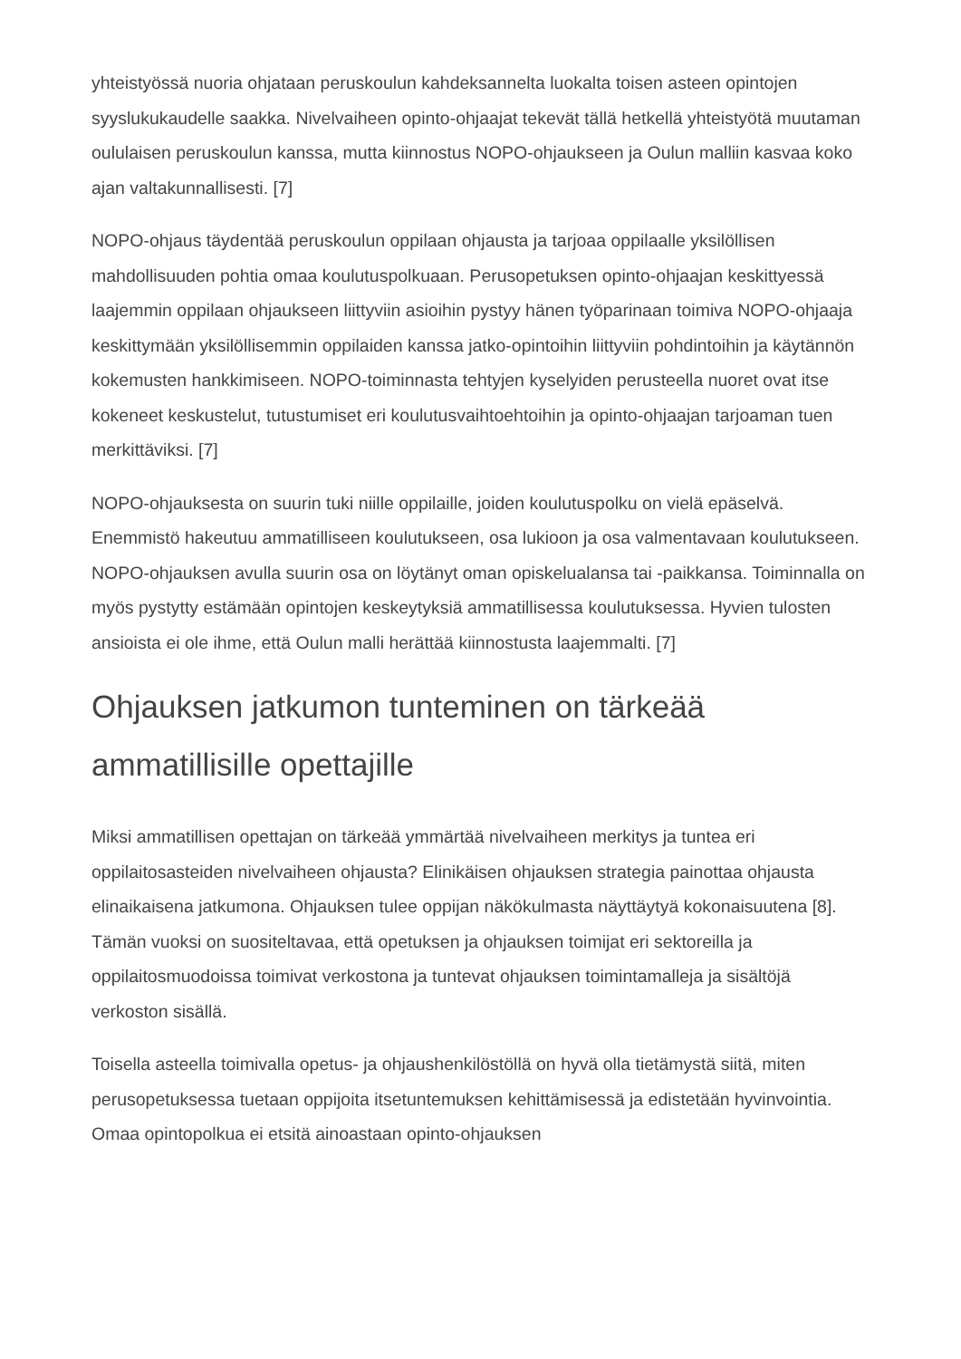yhteistyössä nuoria ohjataan peruskoulun kahdeksannelta luokalta toisen asteen opintojen syyslukukaudelle saakka. Nivelvaiheen opinto-ohjaajat tekevät tällä hetkellä yhteistyötä muutaman oululaisen peruskoulun kanssa, mutta kiinnostus NOPO-ohjaukseen ja Oulun malliin kasvaa koko ajan valtakunnallisesti. [7]
NOPO-ohjaus täydentää peruskoulun oppilaan ohjausta ja tarjoaa oppilaalle yksilöllisen mahdollisuuden pohtia omaa koulutuspolkuaan. Perusopetuksen opinto-ohjaajan keskittyessä laajemmin oppilaan ohjaukseen liittyviin asioihin pystyy hänen työparinaan toimiva NOPO-ohjaaja keskittymään yksilöllisemmin oppilaiden kanssa jatko-opintoihin liittyviin pohdintoihin ja käytännön kokemusten hankkimiseen. NOPO-toiminnasta tehtyjen kyselyiden perusteella nuoret ovat itse kokeneet keskustelut, tutustumiset eri koulutusvaihtoehtoihin ja opinto-ohjaajan tarjoaman tuen merkittäviksi. [7]
NOPO-ohjauksesta on suurin tuki niille oppilaille, joiden koulutuspolku on vielä epäselvä. Enemmistö hakeutuu ammatilliseen koulutukseen, osa lukioon ja osa valmentavaan koulutukseen. NOPO-ohjauksen avulla suurin osa on löytänyt oman opiskelualansa tai -paikkansa. Toiminnalla on myös pystytty estämään opintojen keskeytyksiä ammatillisessa koulutuksessa. Hyvien tulosten ansioista ei ole ihme, että Oulun malli herättää kiinnostusta laajemmalti. [7]
Ohjauksen jatkumon tunteminen on tärkeää ammatillisille opettajille
Miksi ammatillisen opettajan on tärkeää ymmärtää nivelvaiheen merkitys ja tuntea eri oppilaitosasteiden nivelvaiheen ohjausta? Elinikäisen ohjauksen strategia painottaa ohjausta elinaikaisena jatkumona. Ohjauksen tulee oppijan näkökulmasta näyttäytyä kokonaisuutena [8]. Tämän vuoksi on suositeltavaa, että opetuksen ja ohjauksen toimijat eri sektoreilla ja oppilaitosmuodoissa toimivat verkostona ja tuntevat ohjauksen toimintamalleja ja sisältöjä verkoston sisällä.
Toisella asteella toimivalla opetus- ja ohjaushenkilöstöllä on hyvä olla tietämystä siitä, miten perusopetuksessa tuetaan oppijoita itsetuntemuksen kehittämisessä ja edistetään hyvinvointia. Omaa opintopolkua ei etsitä ainoastaan opinto-ohjauksen